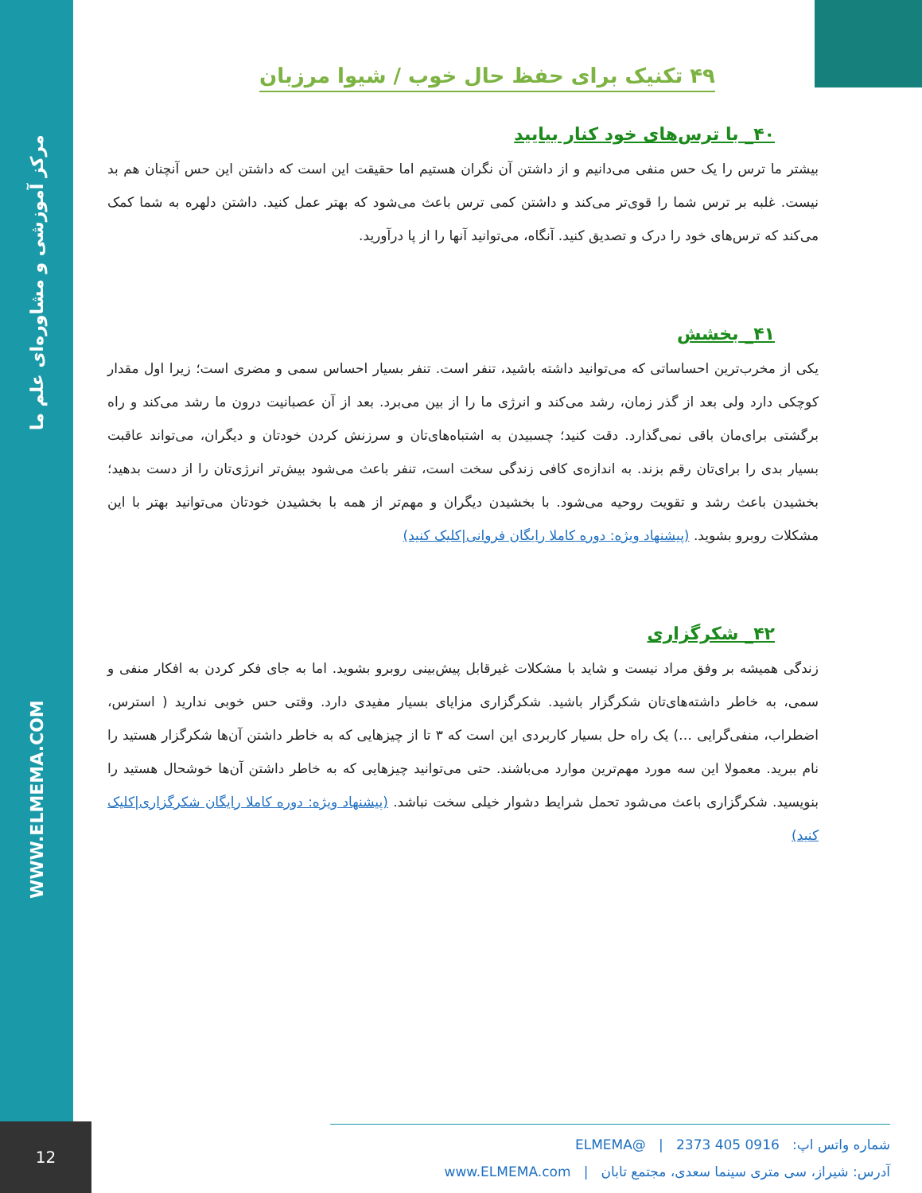WWW.ELMEMA.COM مرکز آموزشی و مشاوره‌ای علم ما
۴۹ تکنیک برای حفظ حال خوب / شیوا مرزبان
۴۰_ با ترس‌های خود کنار بیایید
بیشتر ما ترس را یک حس منفی می‌دانیم و از داشتن آن نگران هستیم اما حقیقت این است که داشتن این حس آنچنان هم بد نیست. غلبه بر ترس شما را قوی‌تر می‌کند و داشتن کمی ترس باعث می‌شود که بهتر عمل کنید. داشتن دلهره به شما کمک می‌کند که ترس‌های خود را درک و تصدیق کنید. آنگاه، می‌توانید آنها را از پا درآورید.
۴۱_ بخشش
یکی از مخرب‌ترین احساساتی که می‌توانید داشته باشید، تنفر است. تنفر بسیار احساس سمی و مضری است؛ زیرا اول مقدار کوچکی دارد ولی بعد از گذر زمان، رشد می‌کند و انرژی ما را از بین می‌برد. بعد از آن عصبانیت درون ما رشد می‌کند و راه برگشتی برای‌مان باقی نمی‌گذارد. دقت کنید؛ چسبیدن به اشتباه‌های‌تان و سرزنش کردن خودتان و دیگران، می‌تواند عاقبت بسیار بدی را برای‌تان رقم بزند. به اندازه‌ی کافی زندگی سخت است، تنفر باعث می‌شود بیش‌تر انرژی‌تان را از دست بدهید؛ بخشیدن باعث رشد و تقویت روحیه می‌شود. با بخشیدن دیگران و مهم‌تر از همه با بخشیدن خودتان می‌توانید بهتر با این مشکلات روبرو بشوید. (پیشنهاد ویژه: دوره کاملا رایگان فروانی|کلیک کنید)
۴۲_ شکرگزاری
زندگی همیشه بر وفق مراد نیست و شاید با مشکلات غیرقابل پیش‌بینی روبرو بشوید. اما به جای فکر کردن به افکار منفی و سمی، به خاطر داشته‌های‌تان شکرگزار باشید. شکرگزاری مزایای بسیار مفیدی دارد. وقتی حس خوبی ندارید ( استرس، اضطراب، منفی‌گرایی …) یک راه حل بسیار کاربردی این است که ۳ تا از چیزهایی که به خاطر داشتن آن‌ها شکرگزار هستید را نام ببرید. معمولا این سه مورد مهم‌ترین موارد می‌باشند. حتی می‌توانید چیزهایی که به خاطر داشتن آن‌ها خوشحال هستید را بنویسید. شکرگزاری باعث می‌شود تحمل شرایط دشوار خیلی سخت نباشد. (پیشنهاد ویژه: دوره کاملا رایگان شکرگزاری|کلیک کنید)
شماره واتس اپ: 0916 405 2373 | @ELMEMA
آدرس: شیراز، سی متری سینما سعدی، مجتمع تابان | www.ELMEMA.com
12